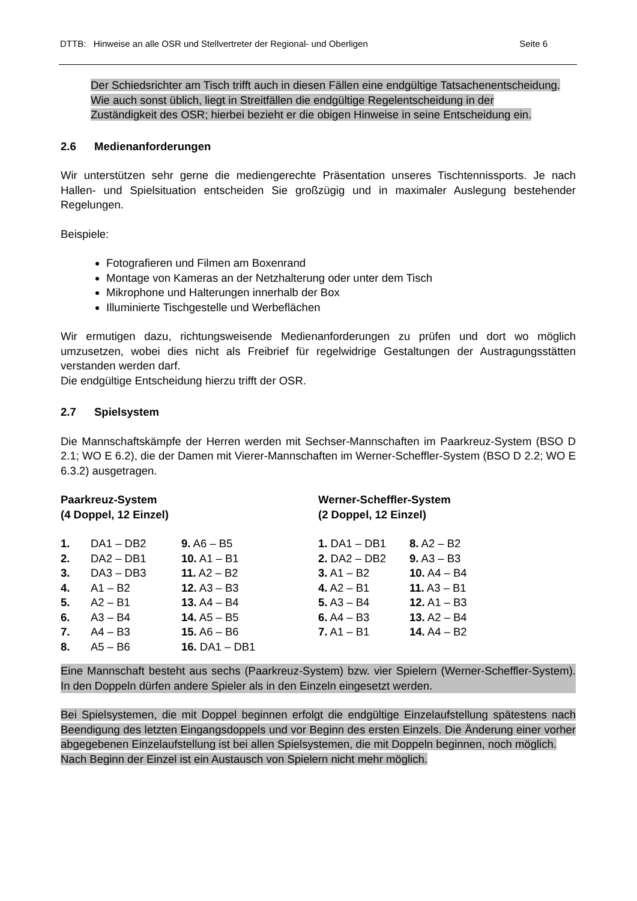DTTB: Hinweise an alle OSR und Stellvertreter der Regional- und Oberligen Seite 6
Der Schiedsrichter am Tisch trifft auch in diesen Fällen eine endgültige Tatsachenentscheidung. Wie auch sonst üblich, liegt in Streitfällen die endgültige Regelentscheidung in der Zuständigkeit des OSR; hierbei bezieht er die obigen Hinweise in seine Entscheidung ein.
2.6 Medienanforderungen
Wir unterstützen sehr gerne die mediengerechte Präsentation unseres Tischtennissports. Je nach Hallen- und Spielsituation entscheiden Sie großzügig und in maximaler Auslegung bestehender Regelungen.
Beispiele:
Fotografieren und Filmen am Boxenrand
Montage von Kameras an der Netzhalterung oder unter dem Tisch
Mikrophone und Halterungen innerhalb der Box
Illuminierte Tischgestelle und Werbeflächen
Wir ermutigen dazu, richtungsweisende Medienanforderungen zu prüfen und dort wo möglich umzusetzen, wobei dies nicht als Freibrief für regelwidrige Gestaltungen der Austragungsstätten verstanden werden darf.
Die endgültige Entscheidung hierzu trifft der OSR.
2.7 Spielsystem
Die Mannschaftskämpfe der Herren werden mit Sechser-Mannschaften im Paarkreuz-System (BSO D 2.1; WO E 6.2), die der Damen mit Vierer-Mannschaften im Werner-Scheffler-System (BSO D 2.2; WO E 6.3.2) ausgetragen.
Paarkreuz-System
(4 Doppel, 12 Einzel)
| 1. | DA1 – DB2 | 9. A6 – B5 |
| 2. | DA2 – DB1 | 10. A1 – B1 |
| 3. | DA3 – DB3 | 11. A2 – B2 |
| 4. | A1 – B2 | 12. A3 – B3 |
| 5. | A2 – B1 | 13. A4 – B4 |
| 6. | A3 – B4 | 14. A5 – B5 |
| 7. | A4 – B3 | 15. A6 – B6 |
| 8. | A5 – B6 | 16. DA1 – DB1 |
Werner-Scheffler-System
(2 Doppel, 12 Einzel)
| 1. DA1 – DB1 | 8. A2 – B2 |
| 2. DA2 – DB2 | 9. A3 – B3 |
| 3. A1 – B2 | 10. A4 – B4 |
| 4. A2 – B1 | 11. A3 – B1 |
| 5. A3 – B4 | 12. A1 – B3 |
| 6. A4 – B3 | 13. A2 – B4 |
| 7. A1 – B1 | 14. A4 – B2 |
Eine Mannschaft besteht aus sechs (Paarkreuz-System) bzw. vier Spielern (Werner-Scheffler-System). In den Doppeln dürfen andere Spieler als in den Einzeln eingesetzt werden.
Bei Spielsystemen, die mit Doppel beginnen erfolgt die endgültige Einzelaufstellung spätestens nach Beendigung des letzten Eingangsdoppels und vor Beginn des ersten Einzels. Die Änderung einer vorher abgegebenen Einzelaufstellung ist bei allen Spielsystemen, die mit Doppeln beginnen, noch möglich.
Nach Beginn der Einzel ist ein Austausch von Spielern nicht mehr möglich.